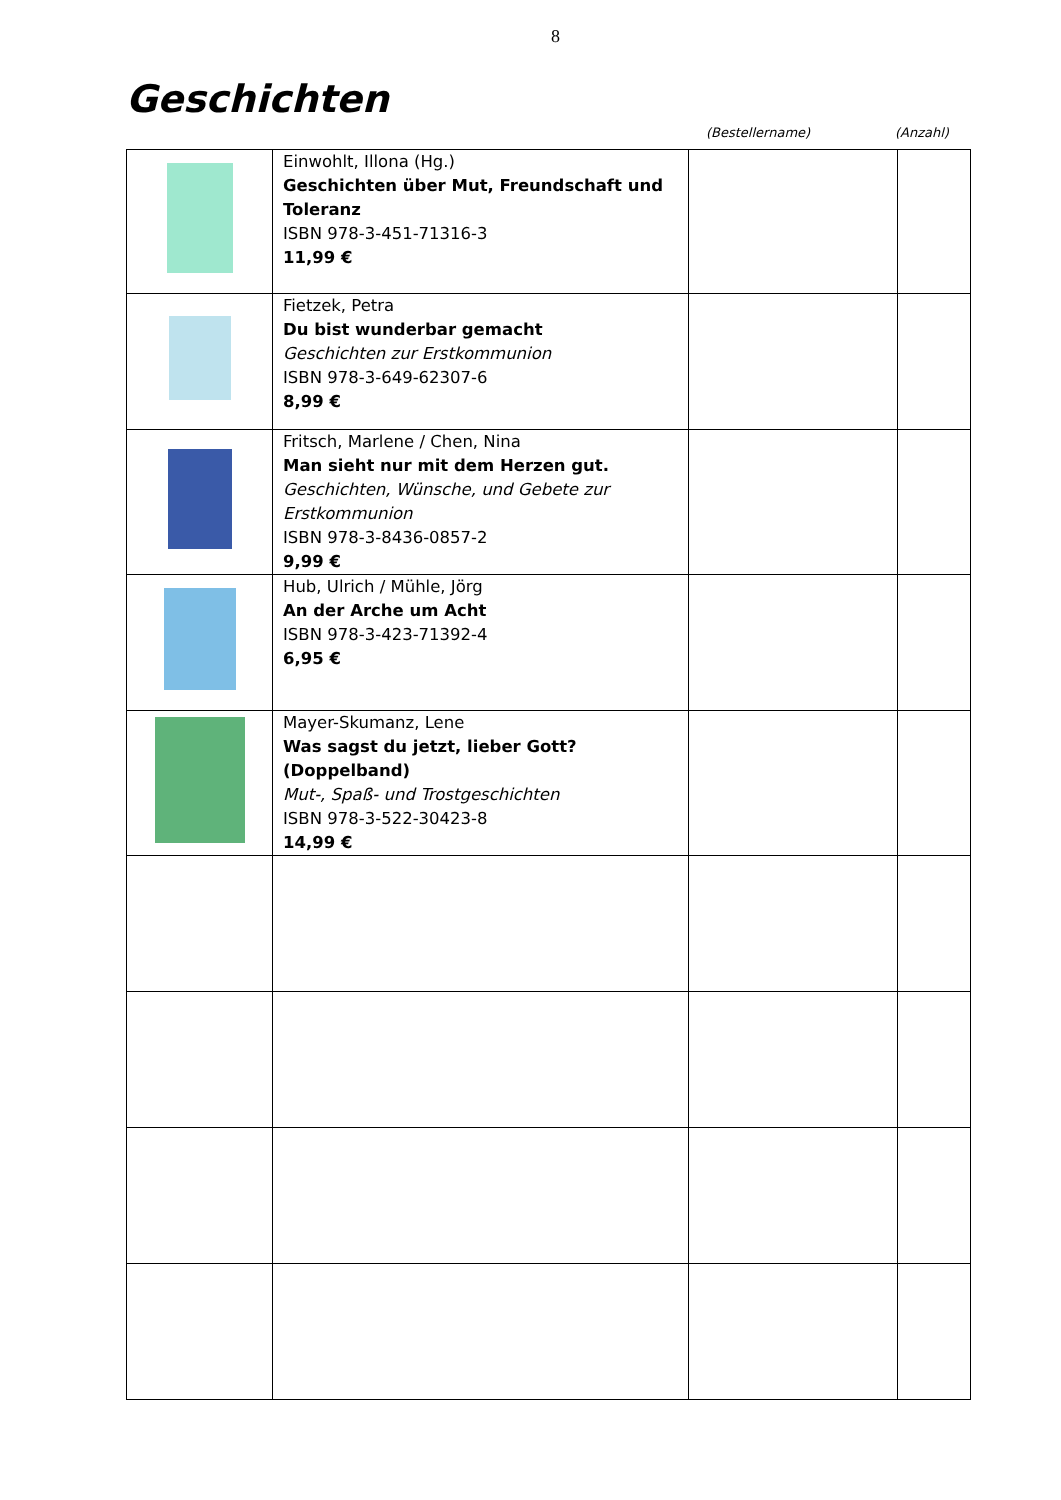8
Geschichten
(Bestellername) (Anzahl)
| | Einwohlt, Illona (Hg.) Geschichten über Mut, Freundschaft und Toleranz ISBN 978-3-451-71316-3 11,99 € | | |
| | Fietzek, Petra Du bist wunderbar gemacht Geschichten zur Erstkommunion ISBN 978-3-649-62307-6 8,99 € | | |
| | Fritsch, Marlene / Chen, Nina Man sieht nur mit dem Herzen gut. Geschichten, Wünsche, und Gebete zur Erstkommunion ISBN 978-3-8436-0857-2 9,99 € | | |
| | Hub, Ulrich / Mühle, Jörg An der Arche um Acht ISBN 978-3-423-71392-4 6,95 € | | |
| | Mayer-Skumanz, Lene Was sagst du jetzt, lieber Gott? (Doppelband) Mut-, Spaß- und Trostgeschichten ISBN 978-3-522-30423-8 14,99 € | | |